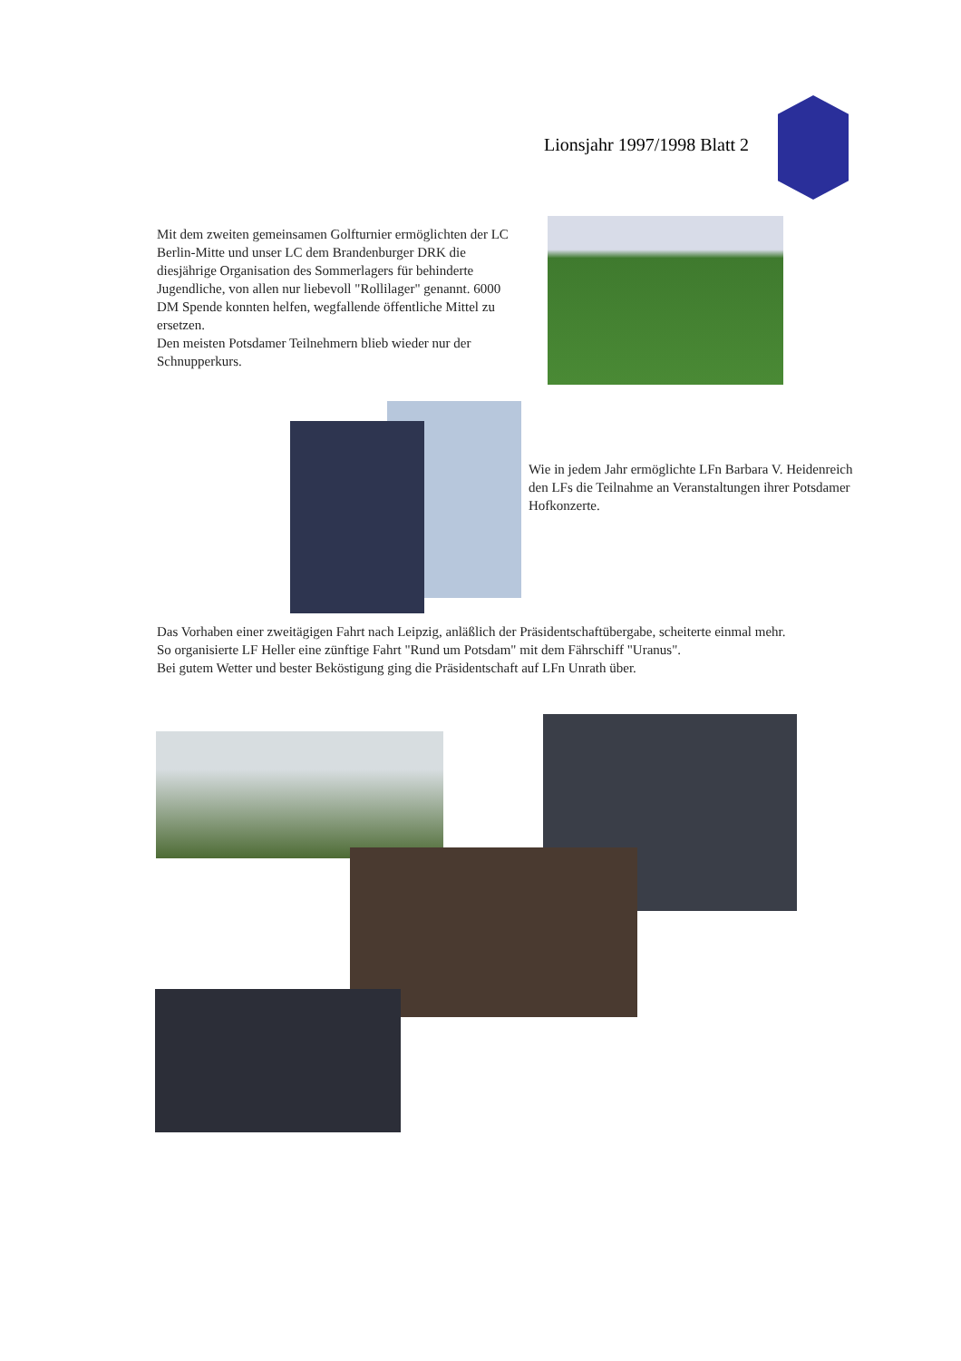Lionsjahr 1997/1998 Blatt 2
Mit dem zweiten gemeinsamen Golfturnier ermöglichten der LC Berlin-Mitte und unser LC dem Brandenburger DRK die diesjährige Organisation des Sommerlagers für behinderte Jugendliche, von allen nur liebevoll "Rollilager" genannt. 6000 DM Spende konnten helfen, wegfallende öffentliche Mittel zu ersetzen.
Den meisten Potsdamer Teilnehmern blieb wieder nur der Schnupperkurs.
Wie in jedem Jahr ermöglichte LFn Barbara V. Heidenreich den LFs die Teilnahme an Veranstaltungen ihrer Potsdamer Hofkonzerte.
Das Vorhaben einer zweitägigen Fahrt nach Leipzig, anläßlich der Präsidentschaftübergabe, scheiterte einmal mehr.
So organisierte LF Heller eine zünftige Fahrt "Rund um Potsdam" mit dem Fährschiff "Uranus".
Bei gutem Wetter und bester Beköstigung ging die Präsidentschaft auf LFn Unrath über.